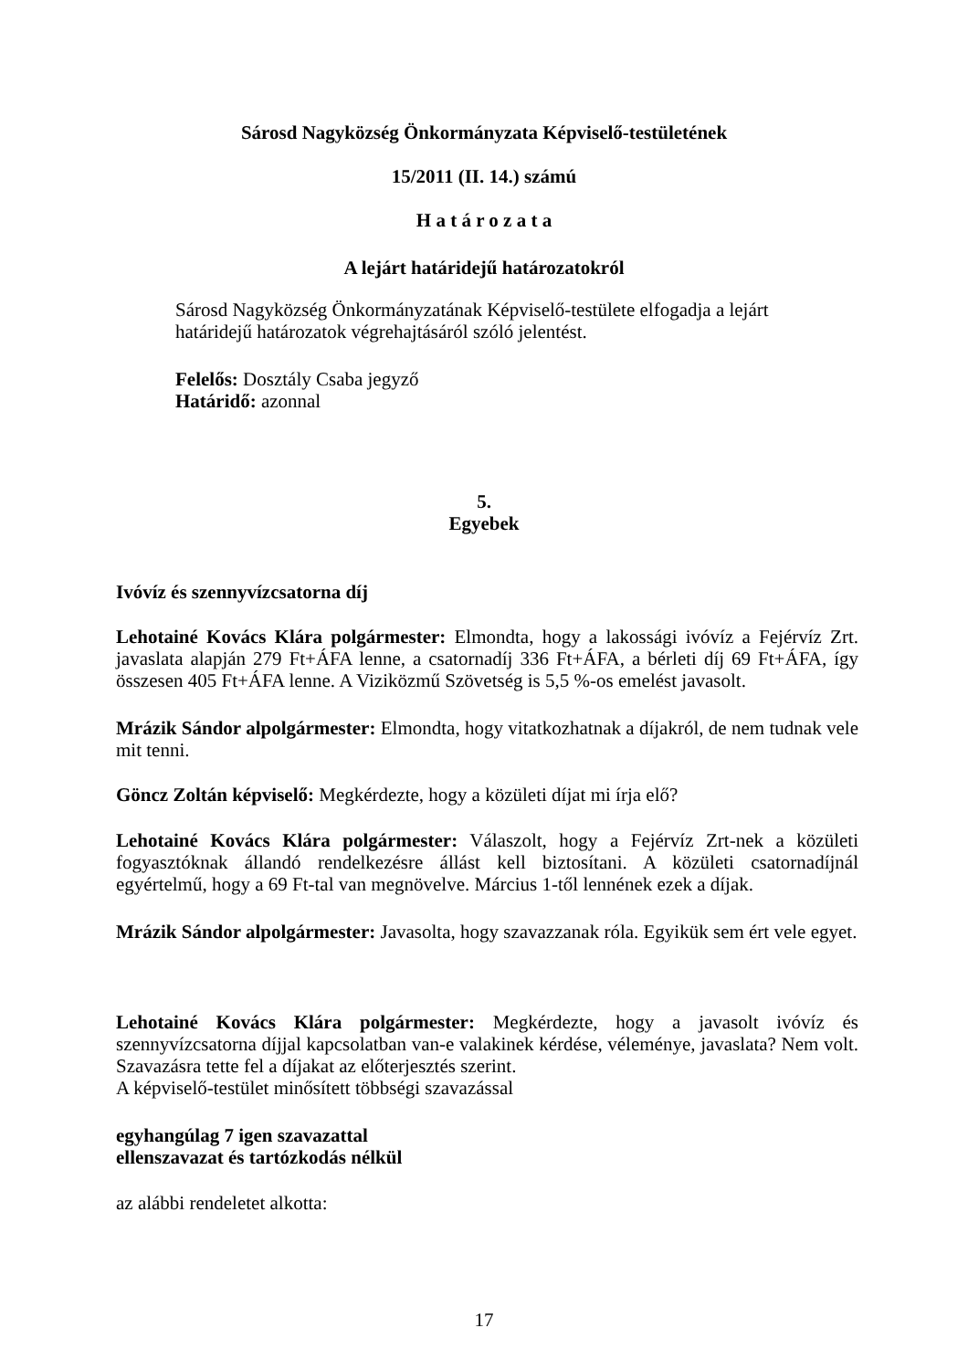Sárosd Nagyközség Önkormányzata Képviselő-testületének
15/2011 (II. 14.) számú
H a t á r o z a t a
A lejárt határidejű határozatokról
Sárosd Nagyközség Önkormányzatának Képviselő-testülete elfogadja a lejárt határidejű határozatok végrehajtásáról szóló jelentést.
Felelős: Dosztály Csaba jegyző
Határidő: azonnal
5.
Egyebek
Ivóvíz és szennyvízcsatorna díj
Lehotainé Kovács Klára polgármester: Elmondta, hogy a lakossági ivóvíz a Fejérvíz Zrt. javaslata alapján 279 Ft+ÁFA lenne, a csatornadíj 336 Ft+ÁFA, a bérleti díj 69 Ft+ÁFA, így összesen 405 Ft+ÁFA lenne. A Viziközmű Szövetség is 5,5 %-os emelést javasolt.
Mrázik Sándor alpolgármester: Elmondta, hogy vitatkozhatnak a díjakról, de nem tudnak vele mit tenni.
Göncz Zoltán képviselő: Megkérdezte, hogy a közületi díjat mi írja elő?
Lehotainé Kovács Klára polgármester: Válaszolt, hogy a Fejérvíz Zrt-nek a közületi fogyasztóknak állandó rendelkezésre állást kell biztosítani. A közületi csatornadíjnál egyértelmű, hogy a 69 Ft-tal van megnövelve. Március 1-től lennének ezek a díjak.
Mrázik Sándor alpolgármester: Javasolta, hogy szavazzanak róla. Egyikük sem ért vele egyet.
Lehotainé Kovács Klára polgármester: Megkérdezte, hogy a javasolt ivóvíz és szennyvízcsatorna díjjal kapcsolatban van-e valakinek kérdése, véleménye, javaslata? Nem volt. Szavazásra tette fel a díjakat az előterjesztés szerint.
A képviselő-testület minősített többségi szavazással
egyhangúlag 7 igen szavazattal
ellenszavazat és tartózkodás nélkül
az alábbi rendeletet alkotta:
17